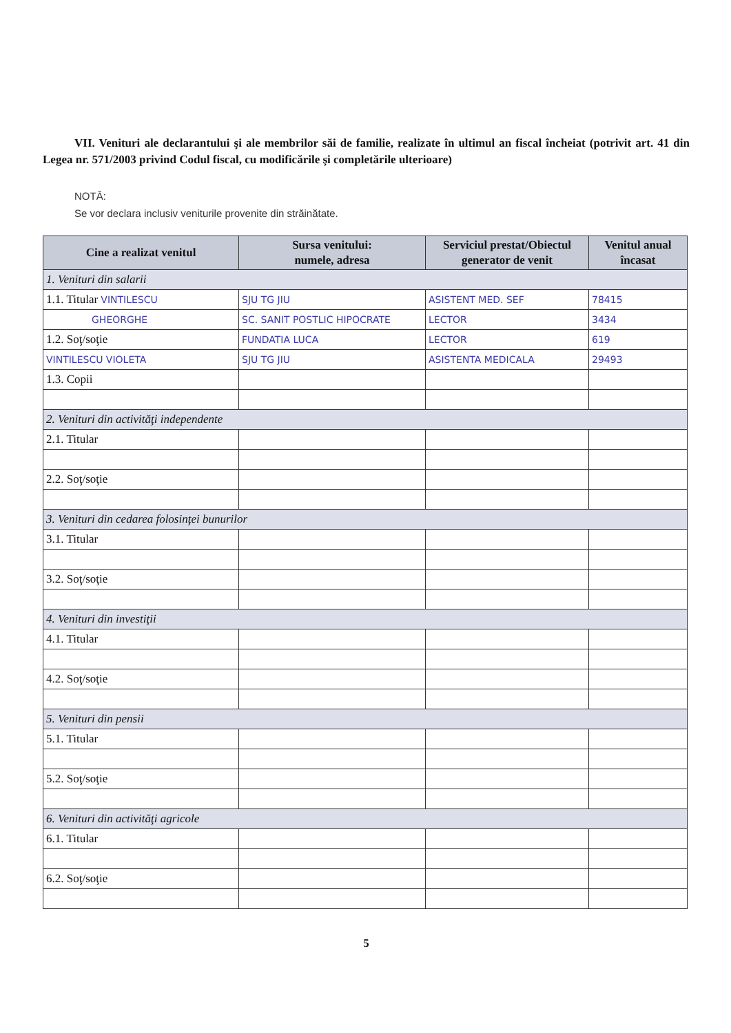VII. Venituri ale declarantului şi ale membrilor săi de familie, realizate în ultimul an fiscal încheiat (potrivit art. 41 din Legea nr. 571/2003 privind Codul fiscal, cu modificările şi completările ulterioare)
NOTĂ:
Se vor declara inclusiv veniturile provenite din străinătate.
| Cine a realizat venitul | Sursa venitului: numele, adresa | Serviciul prestat/Obiectul generator de venit | Venitul anual încasat |
| --- | --- | --- | --- |
| 1. Venituri din salarii | | | |
| 1.1. Titular VINTILESCU | SJU TG JIU | ASISTENT MED. SEF | 78415 |
| GHEORGHE | SC. SANIT POSTLIC HIPOCRATE | LECTOR | 3434 |
| 1.2. Soţ/soţie | FUNDATIA LUCA | LECTOR | 619 |
| VINTILESCU VIOLETA | SJU TG JIU | ASISTENTA MEDICALA | 29493 |
| 1.3. Copii | | | |
| 2. Venituri din activităţi independente | | | |
| 2.1. Titular | | | |
| 2.2. Soţ/soţie | | | |
| 3. Venituri din cedarea folosinţei bunurilor | | | |
| 3.1. Titular | | | |
| 3.2. Soţ/soţie | | | |
| 4. Venituri din investiţii | | | |
| 4.1. Titular | | | |
| 4.2. Soţ/soţie | | | |
| 5. Venituri din pensii | | | |
| 5.1. Titular | | | |
| 5.2. Soţ/soţie | | | |
| 6. Venituri din activităţi agricole | | | |
| 6.1. Titular | | | |
| 6.2. Soţ/soţie | | | |
5